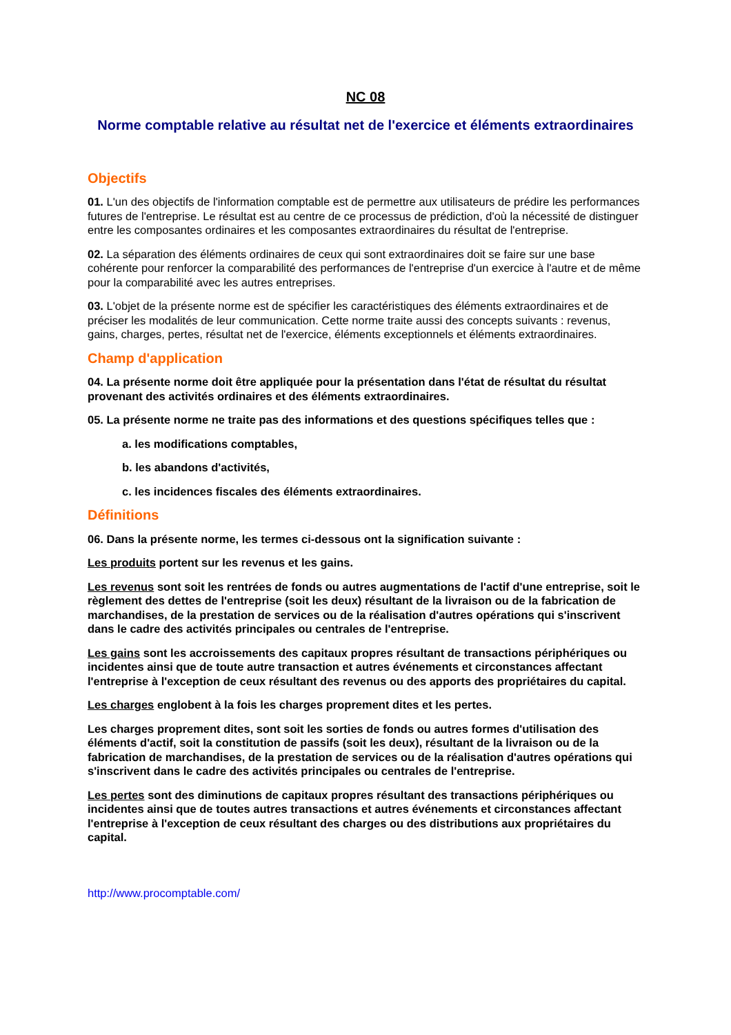NC 08
Norme comptable relative au résultat net de l'exercice et éléments extraordinaires
Objectifs
01. L'un des objectifs de l'information comptable est de permettre aux utilisateurs de prédire les performances futures de l'entreprise. Le résultat est au centre de ce processus de prédiction, d'où la nécessité de distinguer entre les composantes ordinaires et les composantes extraordinaires du résultat de l'entreprise.
02. La séparation des éléments ordinaires de ceux qui sont extraordinaires doit se faire sur une base cohérente pour renforcer la comparabilité des performances de l'entreprise d'un exercice à l'autre et de même pour la comparabilité avec les autres entreprises.
03. L'objet de la présente norme est de spécifier les caractéristiques des éléments extraordinaires et de préciser les modalités de leur communication. Cette norme traite aussi des concepts suivants : revenus, gains, charges, pertes, résultat net de l'exercice, éléments exceptionnels et éléments extraordinaires.
Champ d'application
04. La présente norme doit être appliquée pour la présentation dans l'état de résultat du résultat provenant des activités ordinaires et des éléments extraordinaires.
05. La présente norme ne traite pas des informations et des questions spécifiques telles que :
a. les modifications comptables,
b. les abandons d'activités,
c. les incidences fiscales des éléments extraordinaires.
Définitions
06. Dans la présente norme, les termes ci-dessous ont la signification suivante :
Les produits portent sur les revenus et les gains.
Les revenus sont soit les rentrées de fonds ou autres augmentations de l'actif d'une entreprise, soit le règlement des dettes de l'entreprise (soit les deux) résultant de la livraison ou de la fabrication de marchandises, de la prestation de services ou de la réalisation d'autres opérations qui s'inscrivent dans le cadre des activités principales ou centrales de l'entreprise.
Les gains sont les accroissements des capitaux propres résultant de transactions périphériques ou incidentes ainsi que de toute autre transaction et autres événements et circonstances affectant l'entreprise à l'exception de ceux résultant des revenus ou des apports des propriétaires du capital.
Les charges englobent à la fois les charges proprement dites et les pertes.
Les charges proprement dites, sont soit les sorties de fonds ou autres formes d'utilisation des éléments d'actif, soit la constitution de passifs (soit les deux), résultant de la livraison ou de la fabrication de marchandises, de la prestation de services ou de la réalisation d'autres opérations qui s'inscrivent dans le cadre des activités principales ou centrales de l'entreprise.
Les pertes sont des diminutions de capitaux propres résultant des transactions périphériques ou incidentes ainsi que de toutes autres transactions et autres événements et circonstances affectant l'entreprise à l'exception de ceux résultant des charges ou des distributions aux propriétaires du capital.
http://www.procomptable.com/